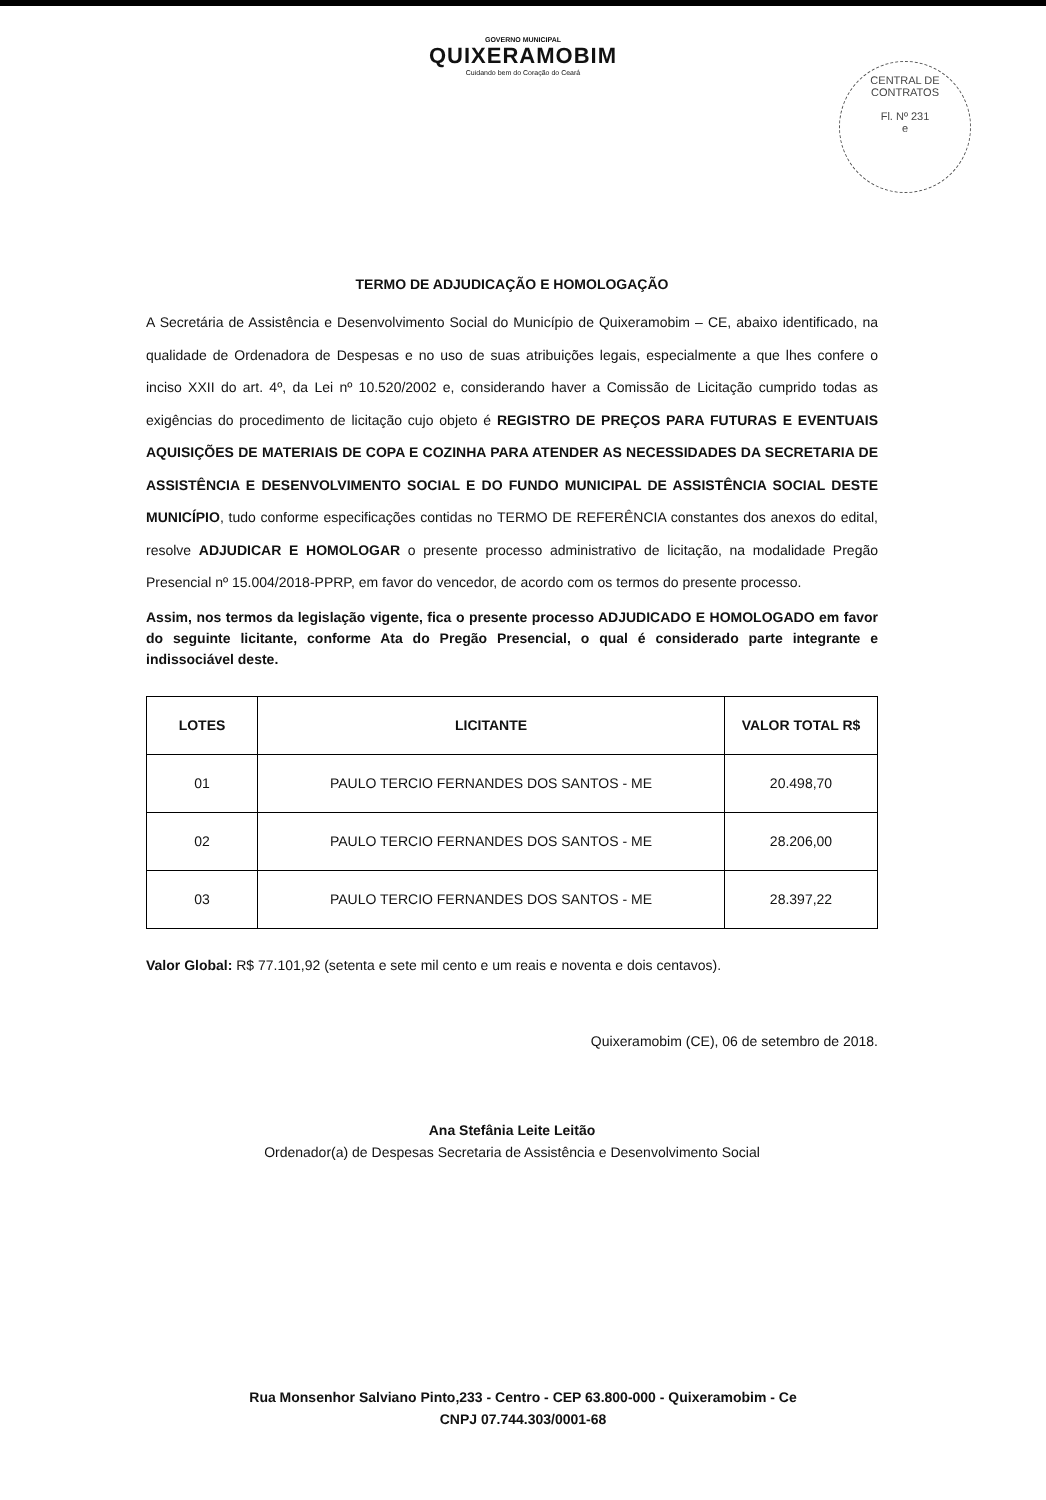GOVERNO MUNICIPAL
QUIXERAMOBIM
Cuidando bem do Coração do Ceará
CENTRAL DE CONTRATOS
Fl. Nº 231
e
TERMO DE ADJUDICAÇÃO E HOMOLOGAÇÃO
A Secretária de Assistência e Desenvolvimento Social do Município de Quixeramobim – CE, abaixo identificado, na qualidade de Ordenadora de Despesas e no uso de suas atribuições legais, especialmente a que lhes confere o inciso XXII do art. 4º, da Lei nº 10.520/2002 e, considerando haver a Comissão de Licitação cumprido todas as exigências do procedimento de licitação cujo objeto é REGISTRO DE PREÇOS PARA FUTURAS E EVENTUAIS AQUISIÇÕES DE MATERIAIS DE COPA E COZINHA PARA ATENDER AS NECESSIDADES DA SECRETARIA DE ASSISTÊNCIA E DESENVOLVIMENTO SOCIAL E DO FUNDO MUNICIPAL DE ASSISTÊNCIA SOCIAL DESTE MUNICÍPIO, tudo conforme especificações contidas no TERMO DE REFERÊNCIA constantes dos anexos do edital, resolve ADJUDICAR E HOMOLOGAR o presente processo administrativo de licitação, na modalidade Pregão Presencial nº 15.004/2018-PPRP, em favor do vencedor, de acordo com os termos do presente processo.
Assim, nos termos da legislação vigente, fica o presente processo ADJUDICADO E HOMOLOGADO em favor do seguinte licitante, conforme Ata do Pregão Presencial, o qual é considerado parte integrante e indissociável deste.
| LOTES | LICITANTE | VALOR TOTAL R$ |
| --- | --- | --- |
| 01 | PAULO TERCIO FERNANDES DOS SANTOS - ME | 20.498,70 |
| 02 | PAULO TERCIO FERNANDES DOS SANTOS - ME | 28.206,00 |
| 03 | PAULO TERCIO FERNANDES DOS SANTOS - ME | 28.397,22 |
Valor Global: R$ 77.101,92 (setenta e sete mil cento e um reais e noventa e dois centavos).
Quixeramobim (CE), 06 de setembro de 2018.
Ana Stefânia Leite Leitão
Ordenador(a) de Despesas Secretaria de Assistência e Desenvolvimento Social
Rua Monsenhor Salviano Pinto,233 - Centro - CEP 63.800-000 - Quixeramobim - Ce
CNPJ 07.744.303/0001-68